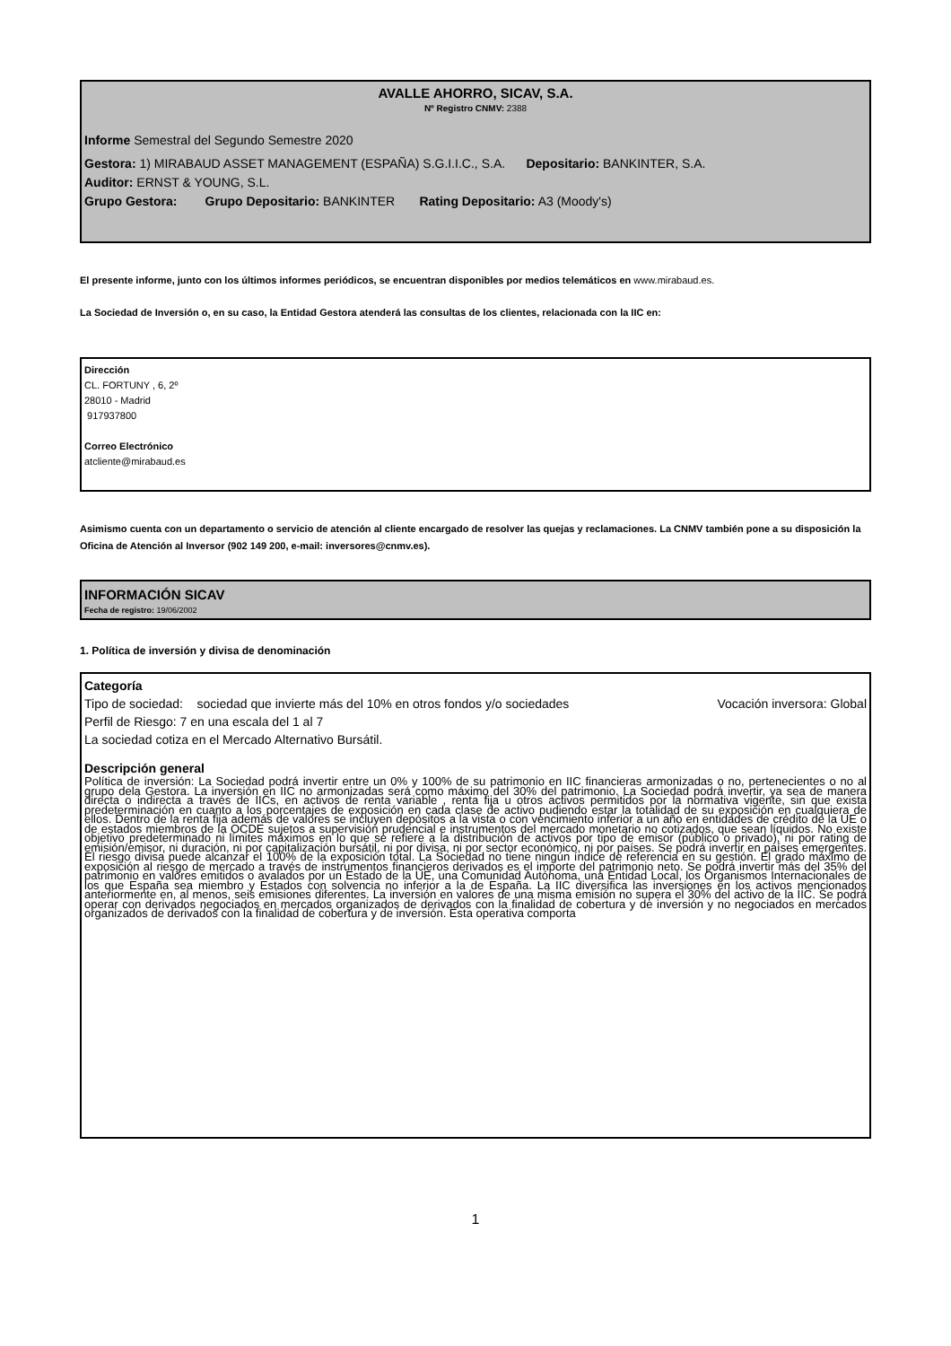AVALLE AHORRO, SICAV, S.A.
Nº Registro CNMV: 2388
Informe Semestral del Segundo Semestre 2020
Gestora: 1) MIRABAUD ASSET MANAGEMENT (ESPAÑA) S.G.I.I.C., S.A. Depositario: BANKINTER, S.A.
Auditor: ERNST & YOUNG, S.L.
Grupo Gestora: Grupo Depositario: BANKINTER Rating Depositario: A3 (Moody's)
El presente informe, junto con los últimos informes periódicos, se encuentran disponibles por medios telemáticos en www.mirabaud.es.
La Sociedad de Inversión o, en su caso, la Entidad Gestora atenderá las consultas de los clientes, relacionada con la IIC en:
Dirección
CL. FORTUNY , 6, 2º
28010 - Madrid
917937800
Correo Electrónico
atcliente@mirabaud.es
Asimismo cuenta con un departamento o servicio de atención al cliente encargado de resolver las quejas y reclamaciones. La CNMV también pone a su disposición la Oficina de Atención al Inversor (902 149 200, e-mail: inversores@cnmv.es).
INFORMACIÓN SICAV
Fecha de registro: 19/06/2002
1. Política de inversión y divisa de denominación
Categoría
Tipo de sociedad: sociedad que invierte más del 10% en otros fondos y/o sociedades Vocación inversora: Global
Perfil de Riesgo: 7 en una escala del 1 al 7
La sociedad cotiza en el Mercado Alternativo Bursátil.
Descripción general
Política de inversión: La Sociedad podrá invertir entre un 0% y 100% de su patrimonio en IIC financieras armonizadas o no, pertenecientes o no al grupo dela Gestora. La inversión en IIC no armonizadas será como máximo del 30% del patrimonio. La Sociedad podrá invertir, ya sea de manera directa o indirecta a través de IICs, en activos de renta variable , renta fija u otros activos permitidos por la normativa vigente, sin que exista predeterminación en cuanto a los porcentajes de exposición en cada clase de activo pudiendo estar la totalidad de su exposición en cualquiera de ellos. Dentro de la renta fija además de valores se incluyen depósitos a la vista o con vencimiento inferior a un año en entidades de crédito de la UE o de estados miembros de la OCDE sujetos a supervisión prudencial e instrumentos del mercado monetario no cotizados, que sean líquidos. No existe objetivo predeterminado ni límites máximos en lo que se refiere a la distribución de activos por tipo de emisor (público o privado), ni por rating de emisión/emisor, ni duración, ni por capitalización bursátil, ni por divisa, ni por sector económico, ni por países. Se podrá invertir en países emergentes. El riesgo divisa puede alcanzar el 100% de la exposición total. La Sociedad no tiene ningún índice de referencia en su gestión. El grado máximo de exposición al riesgo de mercado a través de instrumentos financieros derivados es el importe del patrimonio neto. Se podrá invertir más del 35% del patrimonio en valores emitidos o avalados por un Estado de la UE, una Comunidad Autónoma, una Entidad Local, los Organismos Internacionales de los que España sea miembro y Estados con solvencia no inferior a la de España. La IIC diversifica las inversiones en los activos mencionados anteriormente en, al menos, seis emisiones diferentes. La inversión en valores de una misma emisión no supera el 30% del activo de la IIC. Se podrá operar con derivados negociados en mercados organizados de derivados con la finalidad de cobertura y de inversión y no negociados en mercados organizados de derivados con la finalidad de cobertura y de inversión. Esta operativa comporta
1